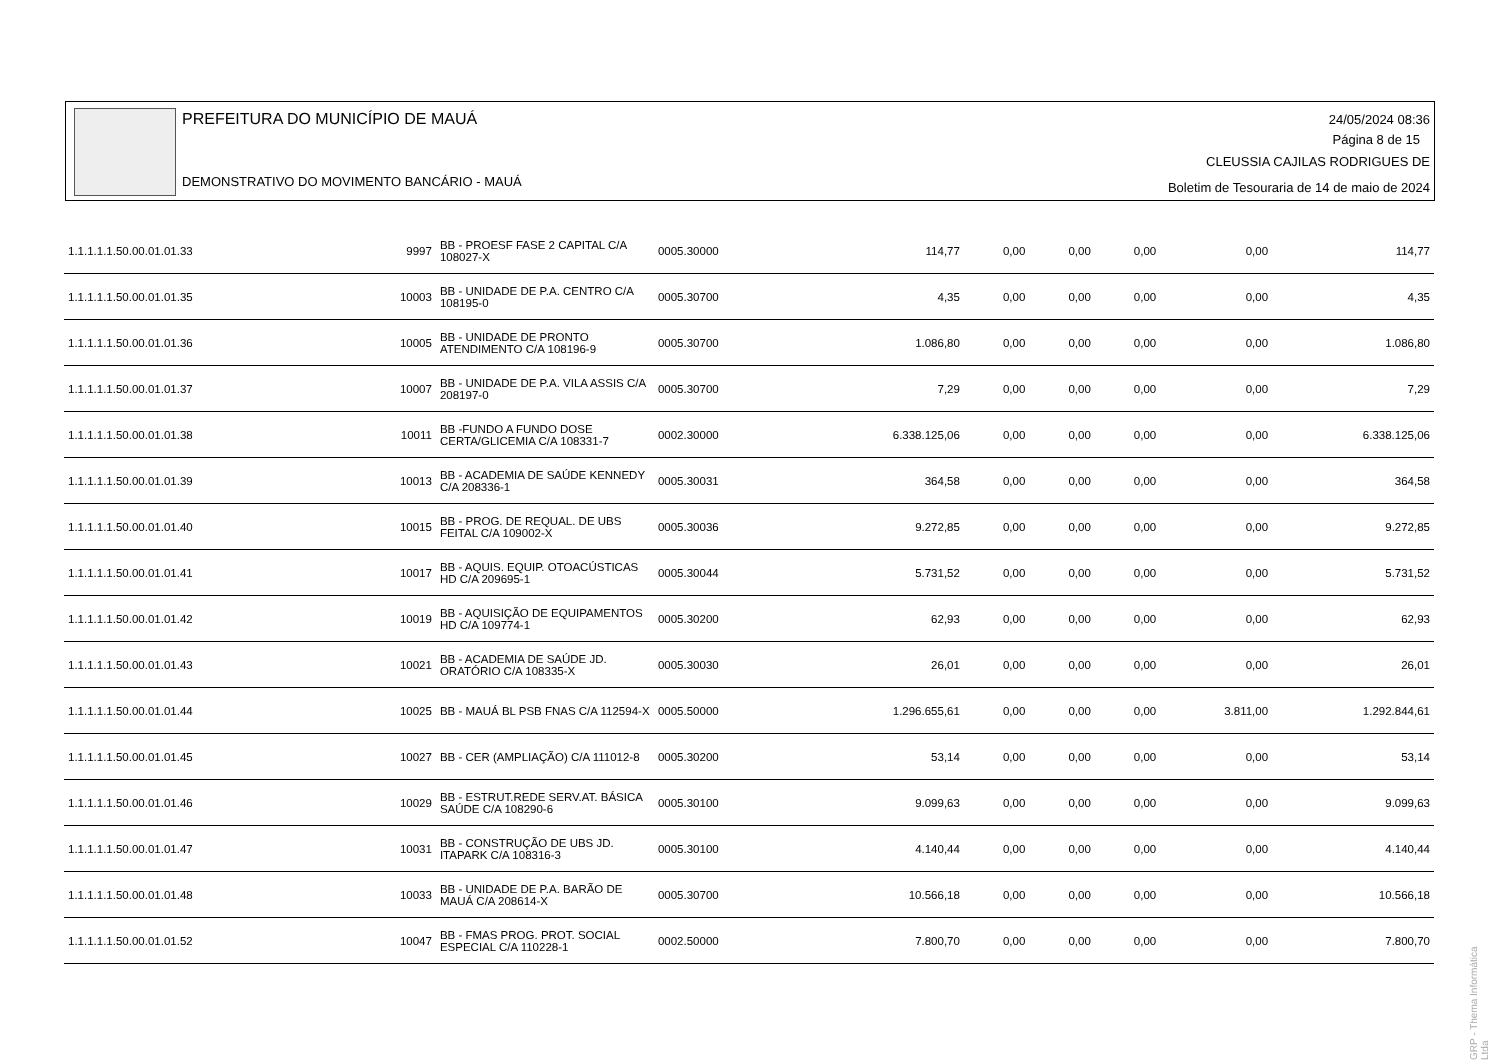PREFEITURA DO MUNICÍPIO DE MAUÁ
DEMONSTRATIVO DO MOVIMENTO BANCÁRIO - MAUÁ
24/05/2024 08:36
Página 8 de 15
CLEUSSIA CAJILAS RODRIGUES DE
Boletim de Tesouraria de 14 de maio de 2024
| 1.1.1.1.1.50.00.01.01.33 | 9997 | BB - PROESF FASE 2 CAPITAL C/A 108027-X | 0005.30000 | 114,77 | 0,00 | 0,00 | 0,00 | 0,00 | 114,77 |
| 1.1.1.1.1.50.00.01.01.35 | 10003 | BB - UNIDADE DE P.A. CENTRO C/A 108195-0 | 0005.30700 | 4,35 | 0,00 | 0,00 | 0,00 | 0,00 | 4,35 |
| 1.1.1.1.1.50.00.01.01.36 | 10005 | BB - UNIDADE DE PRONTO ATENDIMENTO C/A 108196-9 | 0005.30700 | 1.086,80 | 0,00 | 0,00 | 0,00 | 0,00 | 1.086,80 |
| 1.1.1.1.1.50.00.01.01.37 | 10007 | BB - UNIDADE DE P.A. VILA ASSIS C/A 208197-0 | 0005.30700 | 7,29 | 0,00 | 0,00 | 0,00 | 0,00 | 7,29 |
| 1.1.1.1.1.50.00.01.01.38 | 10011 | BB -FUNDO A FUNDO DOSE CERTA/GLICEMIA C/A 108331-7 | 0002.30000 | 6.338.125,06 | 0,00 | 0,00 | 0,00 | 0,00 | 6.338.125,06 |
| 1.1.1.1.1.50.00.01.01.39 | 10013 | BB - ACADEMIA DE SAÚDE KENNEDY C/A 208336-1 | 0005.30031 | 364,58 | 0,00 | 0,00 | 0,00 | 0,00 | 364,58 |
| 1.1.1.1.1.50.00.01.01.40 | 10015 | BB - PROG. DE REQUAL. DE UBS FEITAL C/A 109002-X | 0005.30036 | 9.272,85 | 0,00 | 0,00 | 0,00 | 0,00 | 9.272,85 |
| 1.1.1.1.1.50.00.01.01.41 | 10017 | BB - AQUIS. EQUIP. OTOACÚSTICAS HD C/A 209695-1 | 0005.30044 | 5.731,52 | 0,00 | 0,00 | 0,00 | 0,00 | 5.731,52 |
| 1.1.1.1.1.50.00.01.01.42 | 10019 | BB - AQUISIÇÃO DE EQUIPAMENTOS HD C/A 109774-1 | 0005.30200 | 62,93 | 0,00 | 0,00 | 0,00 | 0,00 | 62,93 |
| 1.1.1.1.1.50.00.01.01.43 | 10021 | BB - ACADEMIA DE SAÚDE JD. ORATÓRIO C/A 108335-X | 0005.30030 | 26,01 | 0,00 | 0,00 | 0,00 | 0,00 | 26,01 |
| 1.1.1.1.1.50.00.01.01.44 | 10025 | BB - MAUÁ BL PSB FNAS C/A 112594-X | 0005.50000 | 1.296.655,61 | 0,00 | 0,00 | 0,00 | 3.811,00 | 1.292.844,61 |
| 1.1.1.1.1.50.00.01.01.45 | 10027 | BB - CER (AMPLIAÇÃO) C/A 111012-8 | 0005.30200 | 53,14 | 0,00 | 0,00 | 0,00 | 0,00 | 53,14 |
| 1.1.1.1.1.50.00.01.01.46 | 10029 | BB - ESTRUT.REDE SERV.AT. BÁSICA SAÚDE C/A 108290-6 | 0005.30100 | 9.099,63 | 0,00 | 0,00 | 0,00 | 0,00 | 9.099,63 |
| 1.1.1.1.1.50.00.01.01.47 | 10031 | BB - CONSTRUÇÃO DE UBS JD. ITAPARK C/A 108316-3 | 0005.30100 | 4.140,44 | 0,00 | 0,00 | 0,00 | 0,00 | 4.140,44 |
| 1.1.1.1.1.50.00.01.01.48 | 10033 | BB - UNIDADE DE P.A. BARÃO DE MAUÁ C/A 208614-X | 0005.30700 | 10.566,18 | 0,00 | 0,00 | 0,00 | 0,00 | 10.566,18 |
| 1.1.1.1.1.50.00.01.01.52 | 10047 | BB - FMAS PROG. PROT. SOCIAL ESPECIAL C/A 110228-1 | 0002.50000 | 7.800,70 | 0,00 | 0,00 | 0,00 | 0,00 | 7.800,70 |
GRP - Thema Informática Ltda